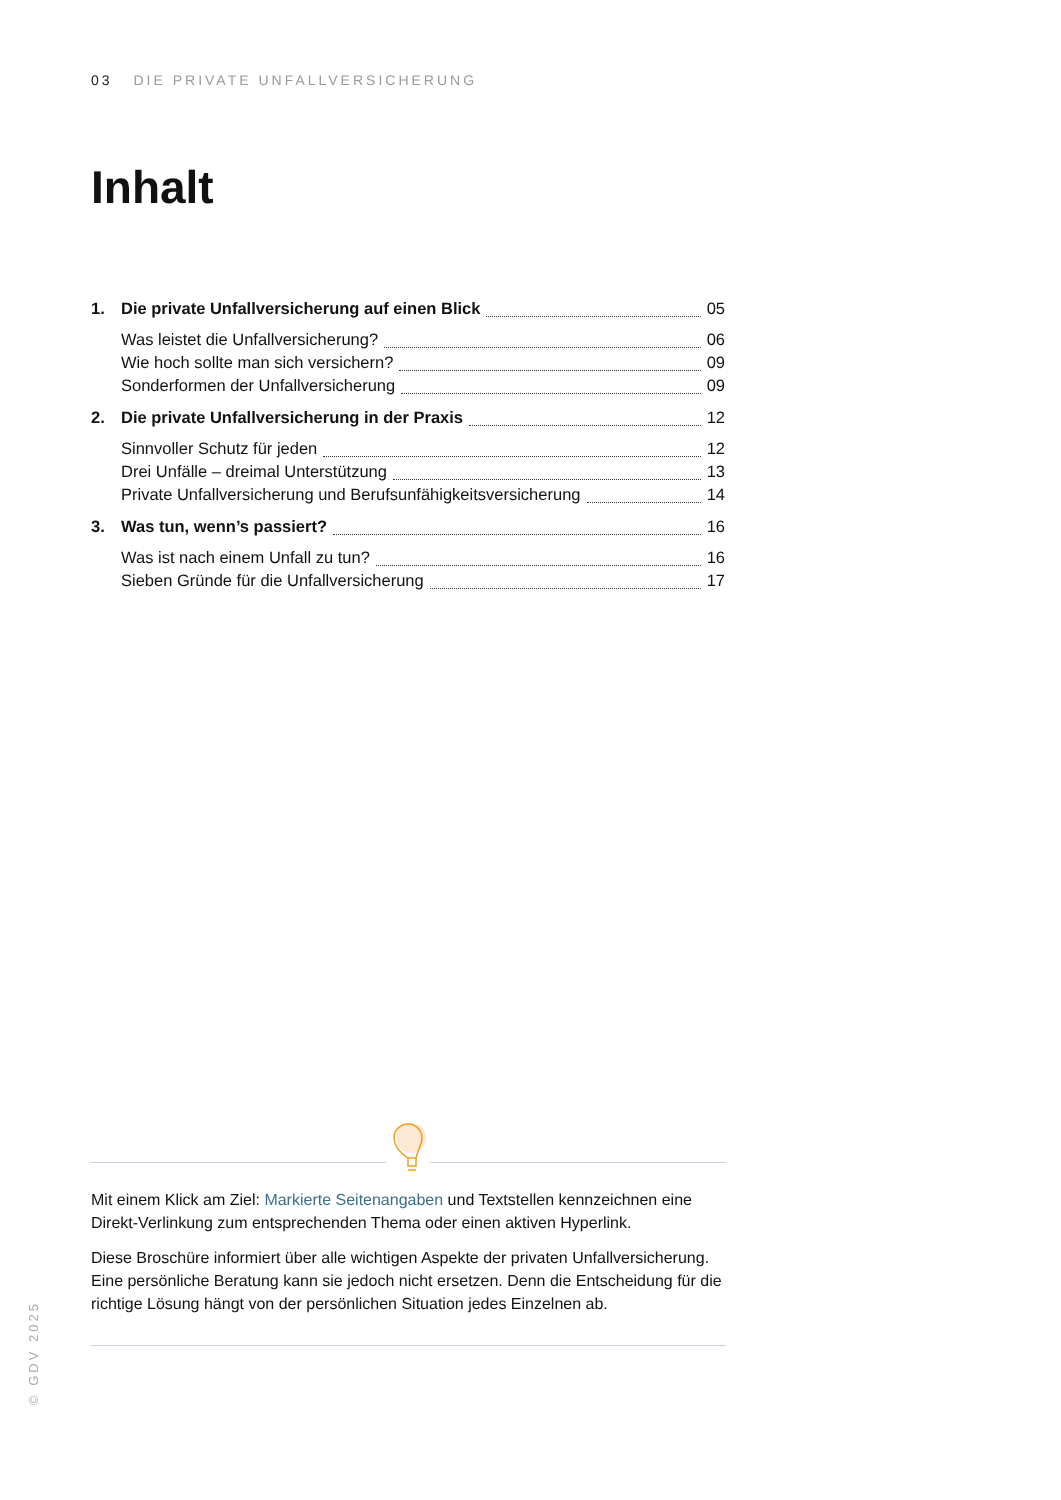03 DIE PRIVATE UNFALLVERSICHERUNG
Inhalt
1. Die private Unfallversicherung auf einen Blick 05
Was leistet die Unfallversicherung? 06
Wie hoch sollte man sich versichern? 09
Sonderformen der Unfallversicherung 09
2. Die private Unfallversicherung in der Praxis 12
Sinnvoller Schutz für jeden 12
Drei Unfälle – dreimal Unterstützung 13
Private Unfallversicherung und Berufsunfähigkeitsversicherung 14
3. Was tun, wenn’s passiert? 16
Was ist nach einem Unfall zu tun? 16
Sieben Gründe für die Unfallversicherung 17
Mit einem Klick am Ziel: Markierte Seitenangaben und Textstellen kennzeichnen eine Direkt-Verlinkung zum entsprechenden Thema oder einen aktiven Hyperlink.
Diese Broschüre informiert über alle wichtigen Aspekte der privaten Unfallversicherung. Eine persönliche Beratung kann sie jedoch nicht ersetzen. Denn die Entscheidung für die richtige Lösung hängt von der persönlichen Situation jedes Einzelnen ab.
© GDV 2025